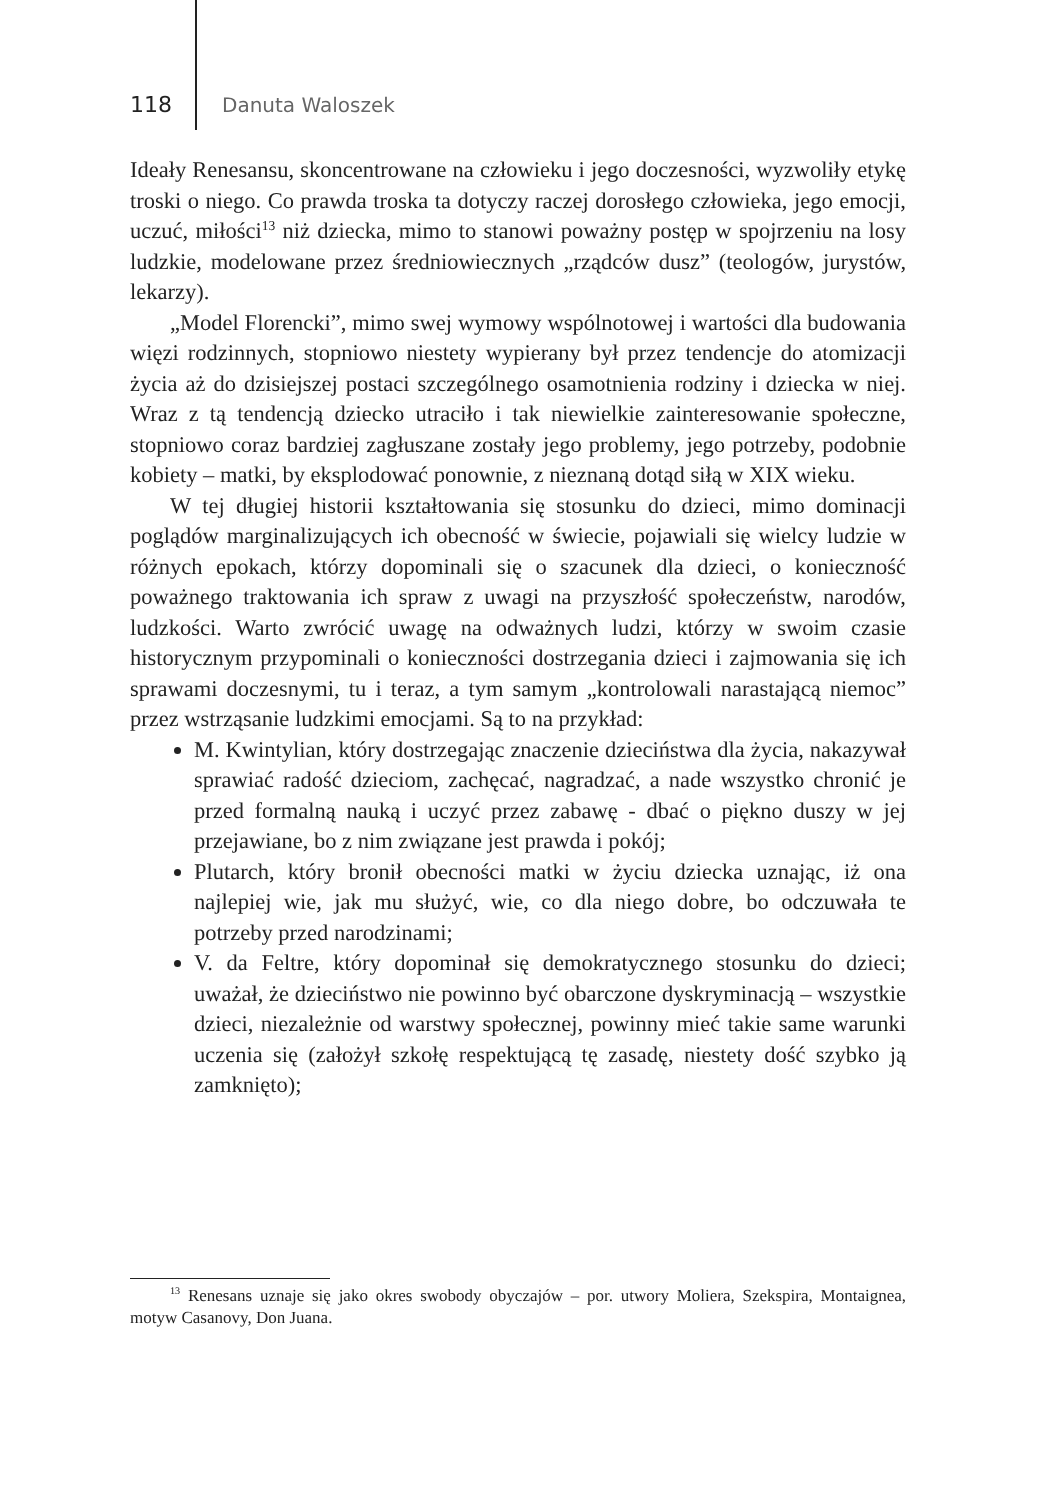118 Danuta Waloszek
Ideały Renesansu, skoncentrowane na człowieku i jego doczesności, wyzwoliły etykę troski o niego. Co prawda troska ta dotyczy raczej dorosłego człowieka, jego emocji, uczuć, miłości<sup>13</sup> niż dziecka, mimo to stanowi poważny postęp w spojrzeniu na losy ludzkie, modelowane przez średniowiecznych „rządców dusz” (teologów, jurystów, lekarzy).
„Model Florencki”, mimo swej wymowy wspólnotowej i wartości dla budowania więzi rodzinnych, stopniowo niestety wypierany był przez tendencje do atomizacji życia aż do dzisiejszej postaci szczególnego osamotnienia rodziny i dziecka w niej. Wraz z tą tendencją dziecko utraciło i tak niewielkie zainteresowanie społeczne, stopniowo coraz bardziej zagłuszane zostały jego problemy, jego potrzeby, podobnie kobiety – matki, by eksplodować ponownie, z nieznaną dotąd siłą w XIX wieku.
W tej długiej historii kształtowania się stosunku do dzieci, mimo dominacji poglądów marginalizujących ich obecność w świecie, pojawiali się wielcy ludzie w różnych epokach, którzy dopominali się o szacunek dla dzieci, o konieczność poważnego traktowania ich spraw z uwagi na przyszłość społeczeństw, narodów, ludzkości. Warto zwrócić uwagę na odważnych ludzi, którzy w swoim czasie historycznym przypominali o konieczności dostrzegania dzieci i zajmowania się ich sprawami doczesnymi, tu i teraz, a tym samym „kontrolowali narastającą niemoc” przez wstrząsanie ludzkimi emocjami. Są to na przykład:
M. Kwintylian, który dostrzegając znaczenie dzieciństwa dla życia, nakazywał sprawiać radość dzieciom, zachęcać, nagradzać, a nade wszystko chronić je przed formalną nauką i uczyć przez zabawę - dbać o piękno duszy w jej przejawiane, bo z nim związane jest prawda i pokój;
Plutarch, który bronił obecności matki w życiu dziecka uznając, iż ona najlepiej wie, jak mu służyć, wie, co dla niego dobre, bo odczuwała te potrzeby przed narodzinami;
V. da Feltre, który dopominał się demokratycznego stosunku do dzieci; uważał, że dzieciństwo nie powinno być obarczone dyskryminacją – wszystkie dzieci, niezależnie od warstwy społecznej, powinny mieć takie same warunki uczenia się (założył szkołę respektującą tę zasadę, niestety dość szybko ją zamknięto);
<sup>13</sup> Renesans uznaje się jako okres swobody obyczajów – por. utwory Moliera, Szekspira, Montaignea, motyw Casanovy, Don Juana.